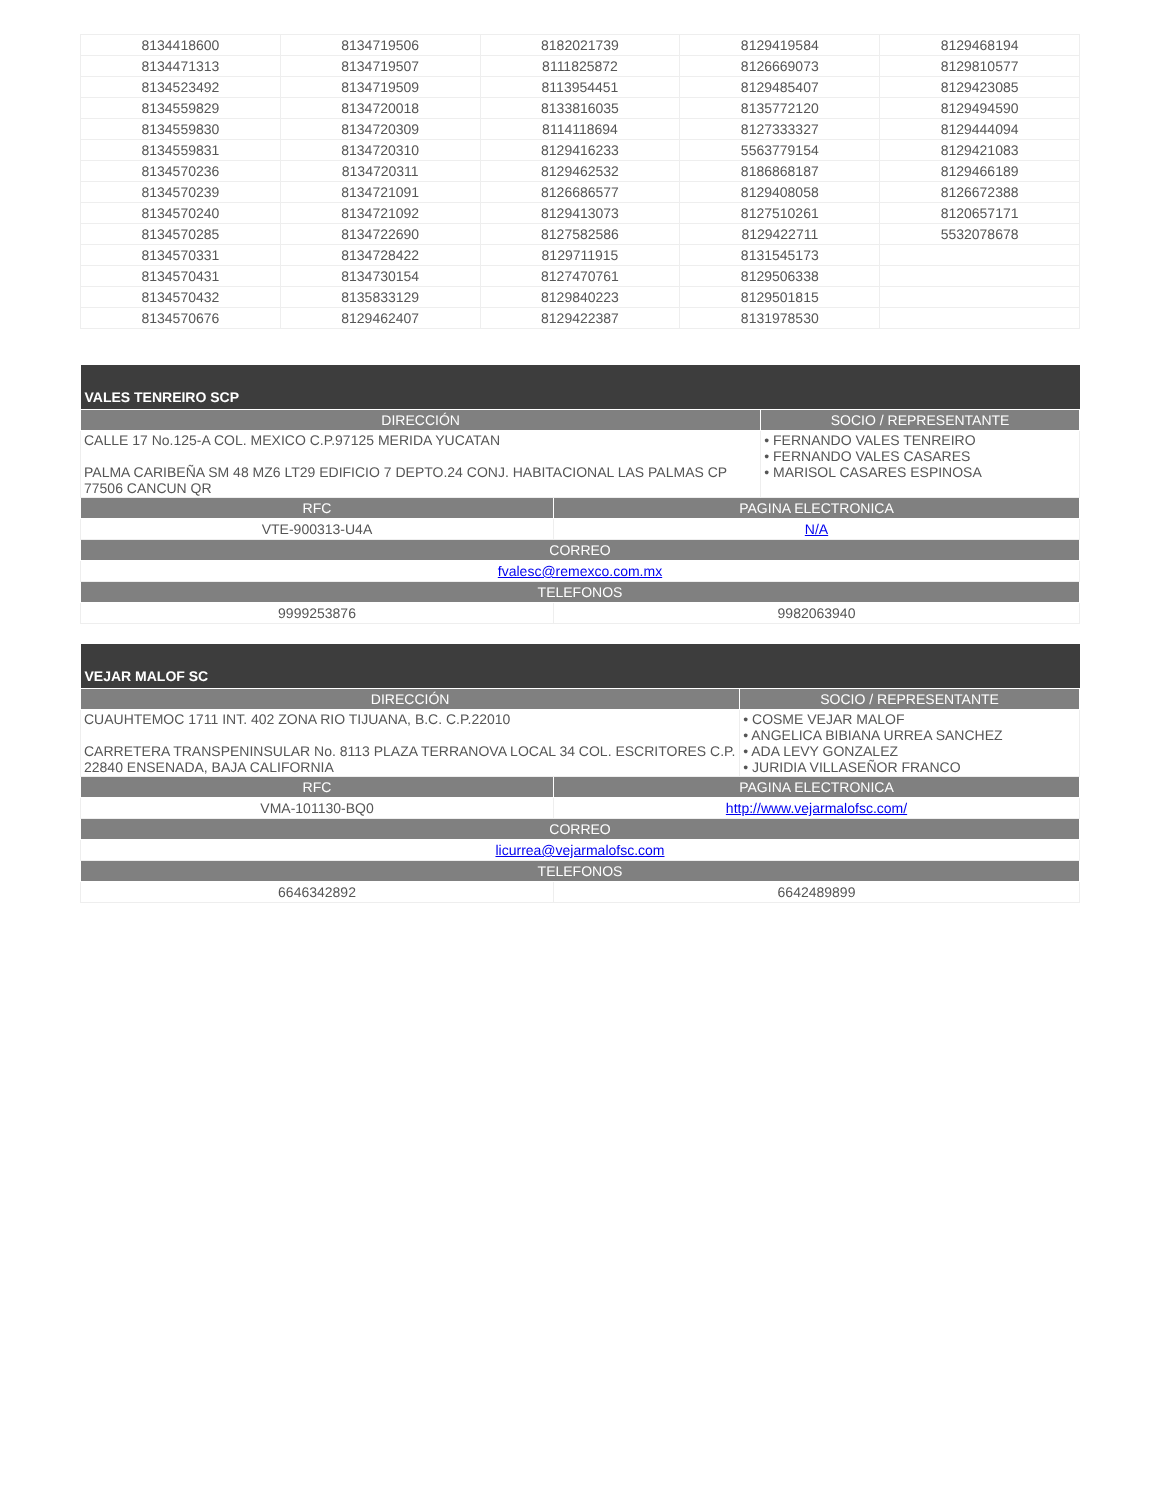| 8134418600 | 8134719506 | 8182021739 | 8129419584 | 8129468194 |
| 8134471313 | 8134719507 | 8111825872 | 8126669073 | 8129810577 |
| 8134523492 | 8134719509 | 8113954451 | 8129485407 | 8129423085 |
| 8134559829 | 8134720018 | 8133816035 | 8135772120 | 8129494590 |
| 8134559830 | 8134720309 | 8114118694 | 8127333327 | 8129444094 |
| 8134559831 | 8134720310 | 8129416233 | 5563779154 | 8129421083 |
| 8134570236 | 8134720311 | 8129462532 | 8186868187 | 8129466189 |
| 8134570239 | 8134721091 | 8126686577 | 8129408058 | 8126672388 |
| 8134570240 | 8134721092 | 8129413073 | 8127510261 | 8120657171 |
| 8134570285 | 8134722690 | 8127582586 | 8129422711 | 5532078678 |
| 8134570331 | 8134728422 | 8129711915 | 8131545173 | |
| 8134570431 | 8134730154 | 8127470761 | 8129506338 | |
| 8134570432 | 8135833129 | 8129840223 | 8129501815 | |
| 8134570676 | 8129462407 | 8129422387 | 8131978530 | |
| VALES TENREIRO SCP | | |
| --- | --- | --- |
| DIRECCIÓN | | SOCIO / REPRESENTANTE |
| CALLE 17 No.125-A COL. MEXICO C.P.97125 MERIDA YUCATAN PALMA CARIBEÑA SM 48 MZ6 LT29 EDIFICIO 7 DEPTO.24 CONJ. HABITACIONAL LAS PALMAS CP 77506 CANCUN QR | | • FERNANDO VALES TENREIRO • FERNANDO VALES CASARES • MARISOL CASARES ESPINOSA |
| RFC | PAGINA ELECTRONICA | |
| VTE-900313-U4A | N/A | |
| CORREO | | |
| fvalesc@remexco.com.mx | | |
| TELEFONOS | | |
| 9999253876 | 9982063940 | |
| VEJAR MALOF SC | | |
| --- | --- | --- |
| DIRECCIÓN | | SOCIO / REPRESENTANTE |
| CUAUHTEMOC 1711 INT. 402 ZONA RIO TIJUANA, B.C. C.P.22010 CARRETERA TRANSPENINSULAR No. 8113 PLAZA TERRANOVA LOCAL 34 COL. ESCRITORES C.P. 22840 ENSENADA, BAJA CALIFORNIA | | • COSME VEJAR MALOF • ANGELICA BIBIANA URREA SANCHEZ • ADA LEVY GONZALEZ • JURIDIA VILLASEÑOR FRANCO |
| RFC | PAGINA ELECTRONICA | |
| VMA-101130-BQ0 | http://www.vejarmalofsc.com/ | |
| CORREO | | |
| licurrea@vejarmalofsc.com | | |
| TELEFONOS | | |
| 6646342892 | 6642489899 | |